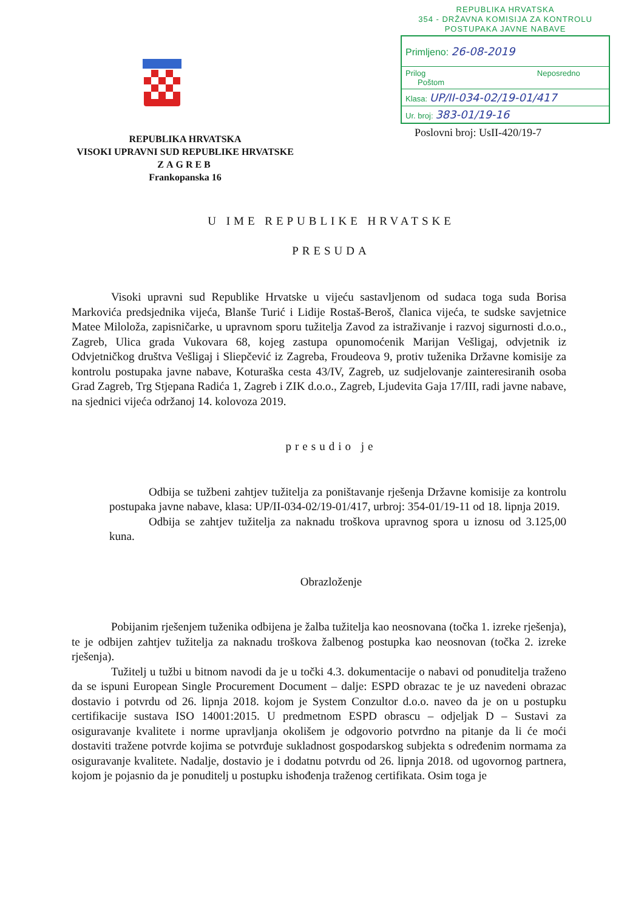REPUBLIKA HRVATSKA
354 - DRŽAVNA KOMISIJA ZA KONTROLU
POSTUPAKA JAVNE NABAVE
Primljeno: 26-08-2019
Prilog Neposredno Poštom
Klasa: UP/II-034-02/19-01/417
Ur. broj: 383-01/19-16
Poslovni broj: UsII-420/19-7
REPUBLIKA HRVATSKA
VISOKI UPRAVNI SUD REPUBLIKE HRVATSKE
ZAGREB
Frankopanska 16
U IME REPUBLIKE HRVATSKE
PRESUDA
Visoki upravni sud Republike Hrvatske u vijeću sastavljenom od sudaca toga suda Borisa Markovića predsjednika vijeća, Blanše Turić i Lidije Rostaš-Beroš, članica vijeća, te sudske savjetnice Matee Miloloža, zapisničarke, u upravnom sporu tužitelja Zavod za istraživanje i razvoj sigurnosti d.o.o., Zagreb, Ulica grada Vukovara 68, kojeg zastupa opunomoćenik Marijan Vešligaj, odvjetnik iz Odvjetničkog društva Vešligaj i Sliepčević iz Zagreba, Froudeova 9, protiv tuženika Državne komisije za kontrolu postupaka javne nabave, Koturaška cesta 43/IV, Zagreb, uz sudjelovanje zainteresiranih osoba Grad Zagreb, Trg Stjepana Radića 1, Zagreb i ZIK d.o.o., Zagreb, Ljudevita Gaja 17/III, radi javne nabave, na sjednici vijeća održanoj 14. kolovoza 2019.
presudio je
Odbija se tužbeni zahtjev tužitelja za poništavanje rješenja Državne komisije za kontrolu postupaka javne nabave, klasa: UP/II-034-02/19-01/417, urbroj: 354-01/19-11 od 18. lipnja 2019.
Odbija se zahtjev tužitelja za naknadu troškova upravnog spora u iznosu od 3.125,00 kuna.
Obrazloženje
Pobijanim rješenjem tuženika odbijena je žalba tužitelja kao neosnovana (točka 1. izreke rješenja), te je odbijen zahtjev tužitelja za naknadu troškova žalbenog postupka kao neosnovan (točka 2. izreke rješenja).
Tužitelj u tužbi u bitnom navodi da je u točki 4.3. dokumentacije o nabavi od ponuditelja traženo da se ispuni European Single Procurement Document – dalje: ESPD obrazac te je uz navedeni obrazac dostavio i potvrdu od 26. lipnja 2018. kojom je System Conzultor d.o.o. naveo da je on u postupku certifikacije sustava ISO 14001:2015. U predmetnom ESPD obrascu – odjeljak D – Sustavi za osiguravanje kvalitete i norme upravljanja okolišem je odgovorio potvrdno na pitanje da li će moći dostaviti tražene potvrde kojima se potvrđuje sukladnost gospodarskog subjekta s određenim normama za osiguravanje kvalitete. Nadalje, dostavio je i dodatnu potvrdu od 26. lipnja 2018. od ugovornog partnera, kojom je pojasnio da je ponuditelj u postupku ishođenja traženog certifikata. Osim toga je